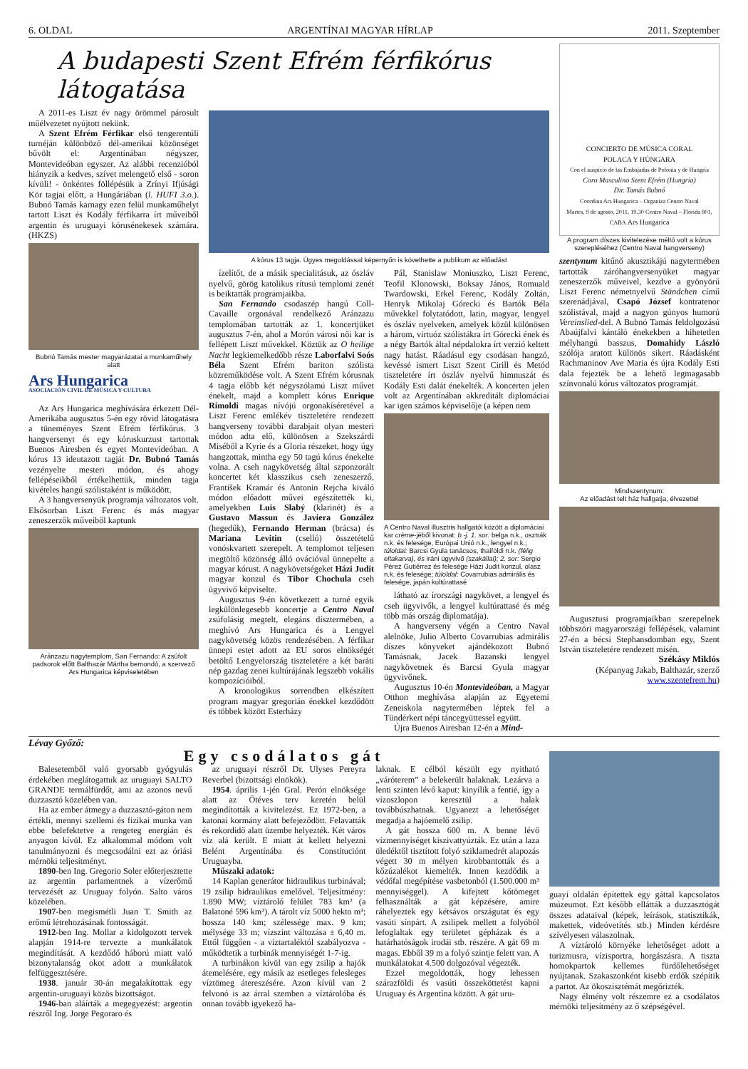6. OLDAL ARGENTÍNAI MAGYAR HÍRLAP 2011. Szeptember
A budapesti Szent Efrém férfikórus látogatása
A 2011-es Liszt év nagy örömmel párosult műélvezetet nyújtott nekünk.
A Szent Efrém Férfikar első tengerentúli turnéján különböző dél-amerikai közönséget bűvölt el: Argentínában négyszer, Montevideóban egyszer. Az alábbi recenzióból hiányzik a kedves, szívet melengető első - soron kívüli! - önkéntes föllépésük a Zrínyi Ifjúsági Kör tagjai előtt, a Hungáriában (l. HUFI 3.o.). Bubnó Tamás karnagy ezen felül munkaműhelyt tartott Liszt és Kodály férfikarra írt műveiből argentin és uruguayi kórusénekesek számára. (HKZS)
Bubnó Tamás mester magyarázatai a munkaműhely alatt
Ars Hungarica
ASOCIACIÓN CIVIL DE MÚSICA Y CULTURA
Az Ars Hungarica meghívására érkezett Dél-Amerikába augusztus 5-én egy rövid látogatásra a tüneményes Szent Efrém férfikórus. 3 hangversenyt és egy kóruskurzust tartottak Buenos Airesben és egyet Montevideóban. A kórus 13 ideutazott tagját Dr. Bubnó Tamás vezényelte mesteri módon, és ahogy fellépéseikből értékelhettük, minden tagja kivételes hangú szólistaként is működött.
A 3 hangversenyük programja változatos volt. Elsősorban Liszt Ferenc és más magyar zeneszerzők műveiből kaptunk
Aránzazu nagytemplom, San Fernando: A zsúfolt padsorok előtt Balthazár Mártha bemondó, a szervező Ars Hungarica képviseletében
A kórus 13 tagja. Ügyes megoldással képernyőn is követhette a publikum az előadást
ízelítőt, de a másik specialitásuk, az ószláv nyelvű, görög katolikus rítusú templomi zenét is beiktatták programjaikba.
San Fernando csodaszép hangú Coll-Cavaille orgonával rendelkező Aránzazu templomában tartották az 1. koncertjüket augusztus 7-én, ahol a Morón városi női kar is fellépett Liszt művekkel. Köztük az O heilige Nacht legkiemelkedőbb része Laborfalvi Soós Béla Szent Efrém bariton szólista közreműködése volt. A Szent Efrém kórusnak 4 tagja előbb két négyszólamú Liszt művet énekelt, majd a komplett kórus Enrique Rimoldi magas nívójú orgonakíséretével a Liszt Ferenc emlékév tiszteletére rendezett hangverseny további darabjait olyan mesteri módon adta elő, különösen a Szekszárdi Miséből a Kyrie és a Gloria részeket, hogy úgy hangzottak, mintha egy 50 tagú kórus énekelte volna. A cseh nagykövetség által szponzorált koncertet két klasszikus cseh zeneszerző, František Kramár és Antonin Rejcha kiváló módon előadott művei egészítették ki, amelyekben Luis Slabý (klarinét) és a Gustavo Massun és Javiera González (hegedűk), Fernando Herman (brácsa) és Mariana Levitin (cselló) összetételű vonóskvartett szerepelt. A templomot teljesen megtöltő közönség álló ovációval ünnepelte a magyar kórust. A nagykövetségeket Házi Judit magyar konzul és Tibor Chochula cseh ügyvivő képviselte.
Augusztus 9-én következett a turné egyik legkülönlegesebb koncertje a Centro Naval zsúfolásig megtelt, elegáns dísztermében, a meghívó Ars Hungarica és a Lengyel nagykövetség közös rendezésében. A férfikar ünnepi estet adott az EU soros elnökségét betöltő Lengyelország tiszteletére a két baráti nép gazdag zenei kultúrájának legszebb vokális kompozícióiból.
A kronologikus sorrendben elkészített program magyar gregorián énekkel kezdődött és többek között Esterházy
Pál, Stanislaw Moniuszko, Liszt Ferenc, Teofil Klonowski, Boksay János, Romuald Twardowski, Erkel Ferenc, Kodály Zoltán, Henryk Mikolaj Górecki és Bartók Béla művekkel folytatódott, latin, magyar, lengyel és ószláv nyelveken, amelyek közül különösen a három, virtuóz szólistákra írt Górecki ének és a négy Bartók által népdalokra írt verzió keltett nagy hatást. Ráadásul egy csodásan hangzó, kevéssé ismert Liszt Szent Cirill és Metód tiszteletére írt ószláv nyelvű himnuszát és Kodály Esti dalát énekelték. A koncerten jelen volt az Argentínában akkreditált diplomáciai kar igen számos képviselője (a képen nem
A Centro Naval illusztris hallgatói között a diplomáciai kar crème-jéből kivonat: b.-j. 1. sor: belga n.k., osztrák n.k. és felesége, Európai Unió n.k., lengyel n.k.; túloldal: Barcsi Gyula tanácsos, thaiföldi n.k. (félig eltakarva), és iráni ügyvivő (szakállal); 2. sor: Sergio Pérez Gutiérrez és felesége Házi Judit konzul, olasz n.k. és felesége; túloldal: Covarrubias admirális és felesége, japán kultúrattasé
látható az írországi nagykövet, a lengyel és cseh ügyvivők, a lengyel kultúrattasé és még több más ország diplomatája).
A hangverseny végén a Centro Naval alelnöke, Julio Alberto Covarrubias admirális díszes könyveket ajándékozott Bubnó Tamásnak, Jacek Bazanski lengyel nagykövetnek és Barcsi Gyula magyar ügyvivőnek.
Augusztus 10-én Montevideóban, a Magyar Otthon meghívása alapján az Egyetemi Zeneiskola nagytermében léptek fel a Tündérkert népi táncegyüttessel együtt.
Újra Buenos Airesban 12-én a Mind-
CONCIERTO DE MÚSICA CORAL
POLACA Y HÚNGARA
Con el auspicio de las Embajadas de Polonia y de Hungría
Coro Masculino Szent Efrém (Hungría)
Dir. Tamás Bubnó
Coordina Ars Hungarica – Organiza Centro Naval
Martes, 9 de agosto, 2011, 19.30 Centro Naval – Florida 801, CABA Ars Hungarica
A program díszes kivitelezése méltó volt a kórus szerepléséhez (Centro Naval hangverseny)
szentynum kitűnő akusztikájú nagytermében tartották záróhangversenyüket magyar zeneszerzők műveivel, kezdve a gyönyörű Liszt Ferenc németnyelvű Ständchen című szerenádjával, Csapó József kontratenor szólistával, majd a nagyon gúnyos humorú Vereinslied-del. A Bubnó Tamás feldolgozású Abaújfalvi kántáló énekekben a hihetetlen mélyhangú basszus, Domahidy László szólója aratott különös sikert. Ráadásként Rachmaninov Ave Maria és újra Kodály Esti dala fejezték be a lehető legmagasabb színvonalú kórus változatos programját.
Mindszentynum:
Az előadást telt ház hallgatja, élvezettel
Augusztusi programjaikban szerepelnek többszöri magyarországi fellépések, valamint 27-én a bécsi Stephansdomban egy, Szent István tiszteletére rendezett misén.
Székásy Miklós
(Képanyag Jakab, Balthazár, szerző www.szentefrem.hu)
Lévay Győző:
Egy csodálatos gát
Balesetemből való gyorsabb gyógyulás érdekében meglátogattuk az uruguayi SALTO GRANDE termálfürdőt, ami az azonos nevű duzzasztó közelében van.
Ha az ember átmegy a duzzasztó-gáton nem értékli, mennyi szellemi és fizikai munka van ebbe belefektetve a rengeteg energián és anyagon kívül. Ez alkalommal módom volt tanulmányozni és megcsodálni ezt az óriási mérnöki teljesítményt.
1890-ben Ing. Gregorio Soler előterjesztette az argentin parlamentnek a vízerőmű tervezését az Uruguay folyón. Salto város közelében.
1907-ben megismétli Juan T. Smith az erőmű létrehozásának fontosságát.
1912-ben Ing. Mollar a kidolgozott tervek alapján 1914-re tervezte a munkálatok megindítását. A kezdődő háború miatt való bizonytalanság okot adott a munkálatok felfüggesztésére.
1938. január 30-án megalakítottak egy argentin-uruguayi közös bizottságot.
1946-ban aláírták a megegyezést: argentin részről Ing. Jorge Pegoraro és
az uruguayi részről Dr. Ulyses Pereyra Reverbel (bizottsági elnökök).
1954. április 1-jén Gral. Perón elnöksége alatt az Ötéves terv keretén belül megindították a kivitelezést. Ez 1972-ben, a katonai kormány alatt befejeződött. Felavatták és rekordidő alatt üzembe helyezték. Két város víz alá került. E miatt át kellett helyezni Belént Argentínába és Constituciónt Uruguayba.
Műszaki adatok:
14 Kaplan generátor hidraulikus turbinával; 19 zsilip hidraulikus emelővel. Teljesítmény: 1.890 MW; víztároló felület 783 km² (a Balatoné 596 km²). A tárolt víz 5000 hekto m³; hossza 140 km; szélessége max. 9 km; mélysége 33 m; vízszint változása ± 6,40 m. Ettől függően - a víztartaléktól szabályozva - működtetik a turbinák mennyiségét 1-7-ig.
A turbinákon kívül van egy zsilip a hajók átemelésére, egy másik az esetleges felesleges víztömeg átereszésére. Azon kívül van 2 felvonó is az árral szemben a víztárolóba és onnan tovább igyekező ha-
laknak. E célból készült egy nyitható „váróterem” a belekerült halaknak. Lezárva a lenti szinten lévő kaput: kinyílik a fentié, így a vízoszlopon keresztül a halak továbbúszhatnak. Ugyanezt a lehetőséget megadja a hajóemelő zsilip.
A gát hossza 600 m. A benne lévő vízmennyiséget kiszivattyúzták. Ez után a laza üledéktől tisztított folyó sziklamedrét alapozás végett 30 m mélyen kirobbantották és a kőzúzalékot kiemelték. Innen kezdődik a védőfal megépítése vasbetonból (1.500.000 m³ mennyiséggel). A kifejtett kőtömeget felhasználták a gát képzésére, amire ráhelyeztek egy kétsávos országutat és egy vasúti sínpárt. A zsilipek mellett a folyóból lefoglaltak egy területet gépházak és a határhatóságok irodái stb. részére. A gát 69 m magas. Ebből 39 m a folyó szintje felett van. A munkálatokat 4.500 dolgozóval végezték.
Ezzel megoldották, hogy lehessen szárazföldi és vasúti összeköttetést kapni Uruguay és Argentína között. A gát uru-
guayi oldalán építettek egy gáttal kapcsolatos múzeumot. Ezt később ellátták a duzzasztógát összes adataival (képek, leírások, statisztikák, makettek, videóvetítés stb.) Minden kérdésre szívélyesen válaszolnak.
A víztároló környéke lehetőséget adott a turizmusra, vízisportra, horgászásra. A tiszta homokpartok kellemes fürdőlehetőséget nyújtanak. Szakaszonként kisebb erdők szépítik a partot. Az ökoszisztémát megőrizték.
Nagy élmény volt részemre ez a csodálatos mérnöki teljesítmény az ő szépségével.